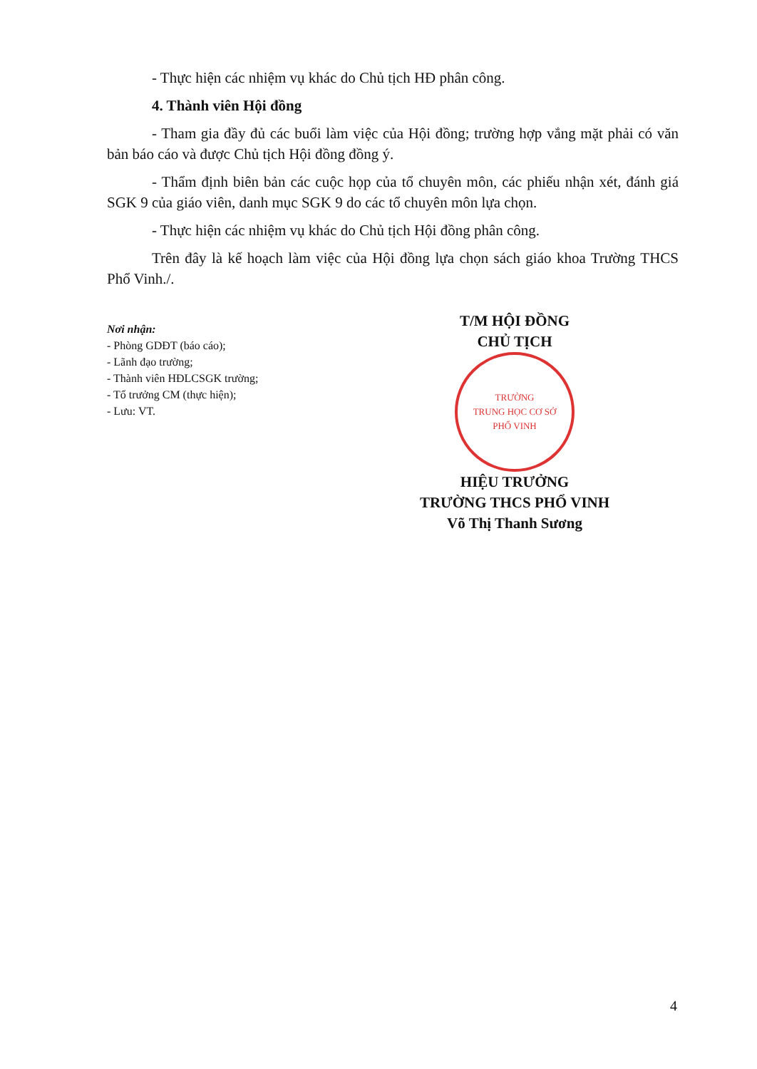- Thực hiện các nhiệm vụ khác do Chủ tịch HĐ phân công.
4. Thành viên Hội đồng
- Tham gia đầy đủ các buổi làm việc của Hội đồng; trường hợp vắng mặt phải có văn bản báo cáo và được Chủ tịch Hội đồng đồng ý.
- Thẩm định biên bản các cuộc họp của tổ chuyên môn, các phiếu nhận xét, đánh giá SGK 9 của giáo viên, danh mục SGK 9 do các tổ chuyên môn lựa chọn.
- Thực hiện các nhiệm vụ khác do Chủ tịch Hội đồng phân công.
Trên đây là kế hoạch làm việc của Hội đồng lựa chọn sách giáo khoa Trường THCS Phổ Vinh./.
Nơi nhận:
- Phòng GDĐT (báo cáo);
- Lãnh đạo trường;
- Thành viên HĐLCSGK trường;
- Tổ trưởng CM (thực hiện);
- Lưu: VT.
T/M HỘI ĐỒNG
CHỦ TỊCH
TRƯỜNG
TRUNG HỌC CƠ SỞ
PHỔ VINH
HIỆU TRƯỞNG
TRƯỜNG THCS PHỔ VINH
Võ Thị Thanh Sương
4